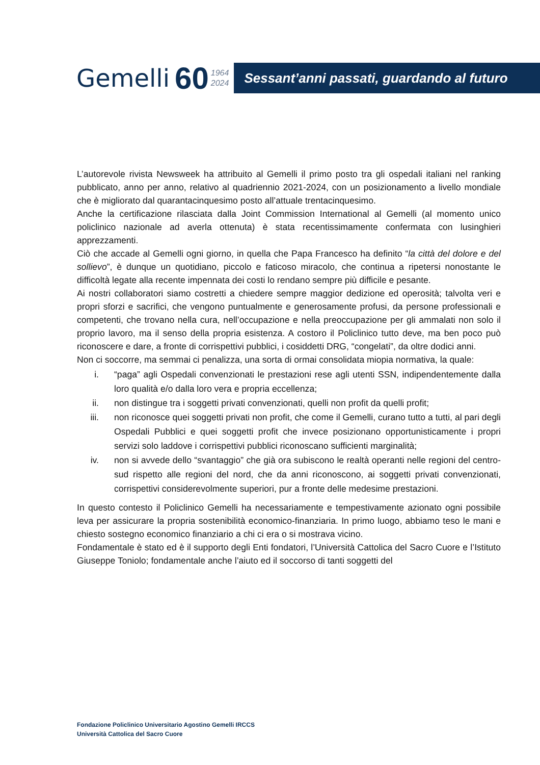Gemelli 60 1964
2024
Sessant’anni passati, guardando al futuro
L’autorevole rivista Newsweek ha attribuito al Gemelli il primo posto tra gli ospedali italiani nel ranking pubblicato, anno per anno, relativo al quadriennio 2021-2024, con un posizionamento a livello mondiale che è migliorato dal quarantacinquesimo posto all’attuale trentacinquesimo.
Anche la certificazione rilasciata dalla Joint Commission International al Gemelli (al momento unico policlinico nazionale ad averla ottenuta) è stata recentissimamente confermata con lusinghieri apprezzamenti.
Ciò che accade al Gemelli ogni giorno, in quella che Papa Francesco ha definito “la città del dolore e del sollievo”, è dunque un quotidiano, piccolo e faticoso miracolo, che continua a ripetersi nonostante le difficoltà legate alla recente impennata dei costi lo rendano sempre più difficile e pesante.
Ai nostri collaboratori siamo costretti a chiedere sempre maggior dedizione ed operosità; talvolta veri e propri sforzi e sacrifici, che vengono puntualmente e generosamente profusi, da persone professionali e competenti, che trovano nella cura, nell’occupazione e nella preoccupazione per gli ammalati non solo il proprio lavoro, ma il senso della propria esistenza. A costoro il Policlinico tutto deve, ma ben poco può riconoscere e dare, a fronte di corrispettivi pubblici, i cosiddetti DRG, “congelati”, da oltre dodici anni.
Non ci soccorre, ma semmai ci penalizza, una sorta di ormai consolidata miopia normativa, la quale:
i. “paga” agli Ospedali convenzionati le prestazioni rese agli utenti SSN, indipendentemente dalla loro qualità e/o dalla loro vera e propria eccellenza;
ii. non distingue tra i soggetti privati convenzionati, quelli non profit da quelli profit;
iii. non riconosce quei soggetti privati non profit, che come il Gemelli, curano tutto a tutti, al pari degli Ospedali Pubblici e quei soggetti profit che invece posizionano opportunisticamente i propri servizi solo laddove i corrispettivi pubblici riconoscano sufficienti marginalità;
iv. non si avvede dello “svantaggio” che già ora subiscono le realtà operanti nelle regioni del centro-sud rispetto alle regioni del nord, che da anni riconoscono, ai soggetti privati convenzionati, corrispettivi considerevolmente superiori, pur a fronte delle medesime prestazioni.
In questo contesto il Policlinico Gemelli ha necessariamente e tempestivamente azionato ogni possibile leva per assicurare la propria sostenibilità economico-finanziaria. In primo luogo, abbiamo teso le mani e chiesto sostegno economico finanziario a chi ci era o si mostrava vicino.
Fondamentale è stato ed è il supporto degli Enti fondatori, l’Università Cattolica del Sacro Cuore e l’Istituto Giuseppe Toniolo; fondamentale anche l’aiuto ed il soccorso di tanti soggetti del
Fondazione Policlinico Universitario Agostino Gemelli IRCCS
Università Cattolica del Sacro Cuore